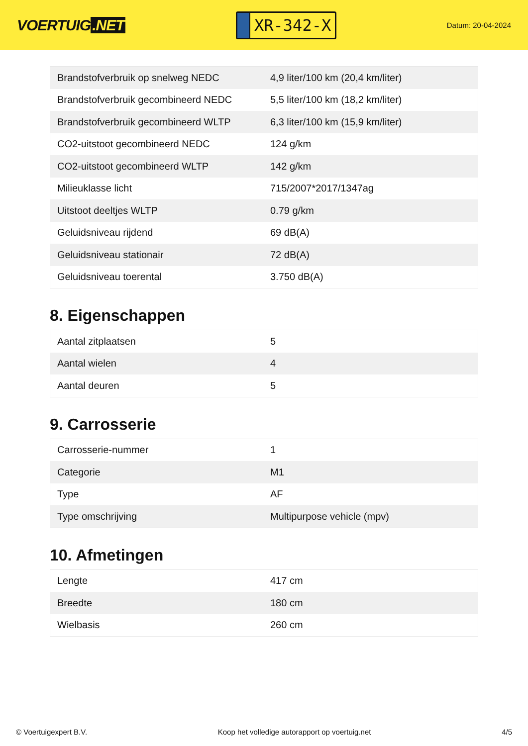VOERTUIG.NET
XR-342-X
Datum: 20-04-2024
| Brandstofverbruik op snelweg NEDC | 4,9 liter/100 km (20,4 km/liter) |
| Brandstofverbruik gecombineerd NEDC | 5,5 liter/100 km (18,2 km/liter) |
| Brandstofverbruik gecombineerd WLTP | 6,3 liter/100 km (15,9 km/liter) |
| CO2-uitstoot gecombineerd NEDC | 124 g/km |
| CO2-uitstoot gecombineerd WLTP | 142 g/km |
| Milieuklasse licht | 715/2007*2017/1347ag |
| Uitstoot deeltjes WLTP | 0.79 g/km |
| Geluidsniveau rijdend | 69 dB(A) |
| Geluidsniveau stationair | 72 dB(A) |
| Geluidsniveau toerental | 3.750 dB(A) |
8. Eigenschappen
| Aantal zitplaatsen | 5 |
| Aantal wielen | 4 |
| Aantal deuren | 5 |
9. Carrosserie
| Carrosserie-nummer | 1 |
| Categorie | M1 |
| Type | AF |
| Type omschrijving | Multipurpose vehicle (mpv) |
10. Afmetingen
| Lengte | 417 cm |
| Breedte | 180 cm |
| Wielbasis | 260 cm |
© Voertuigexpert B.V. Koop het volledige autorapport op voertuig.net 4/5